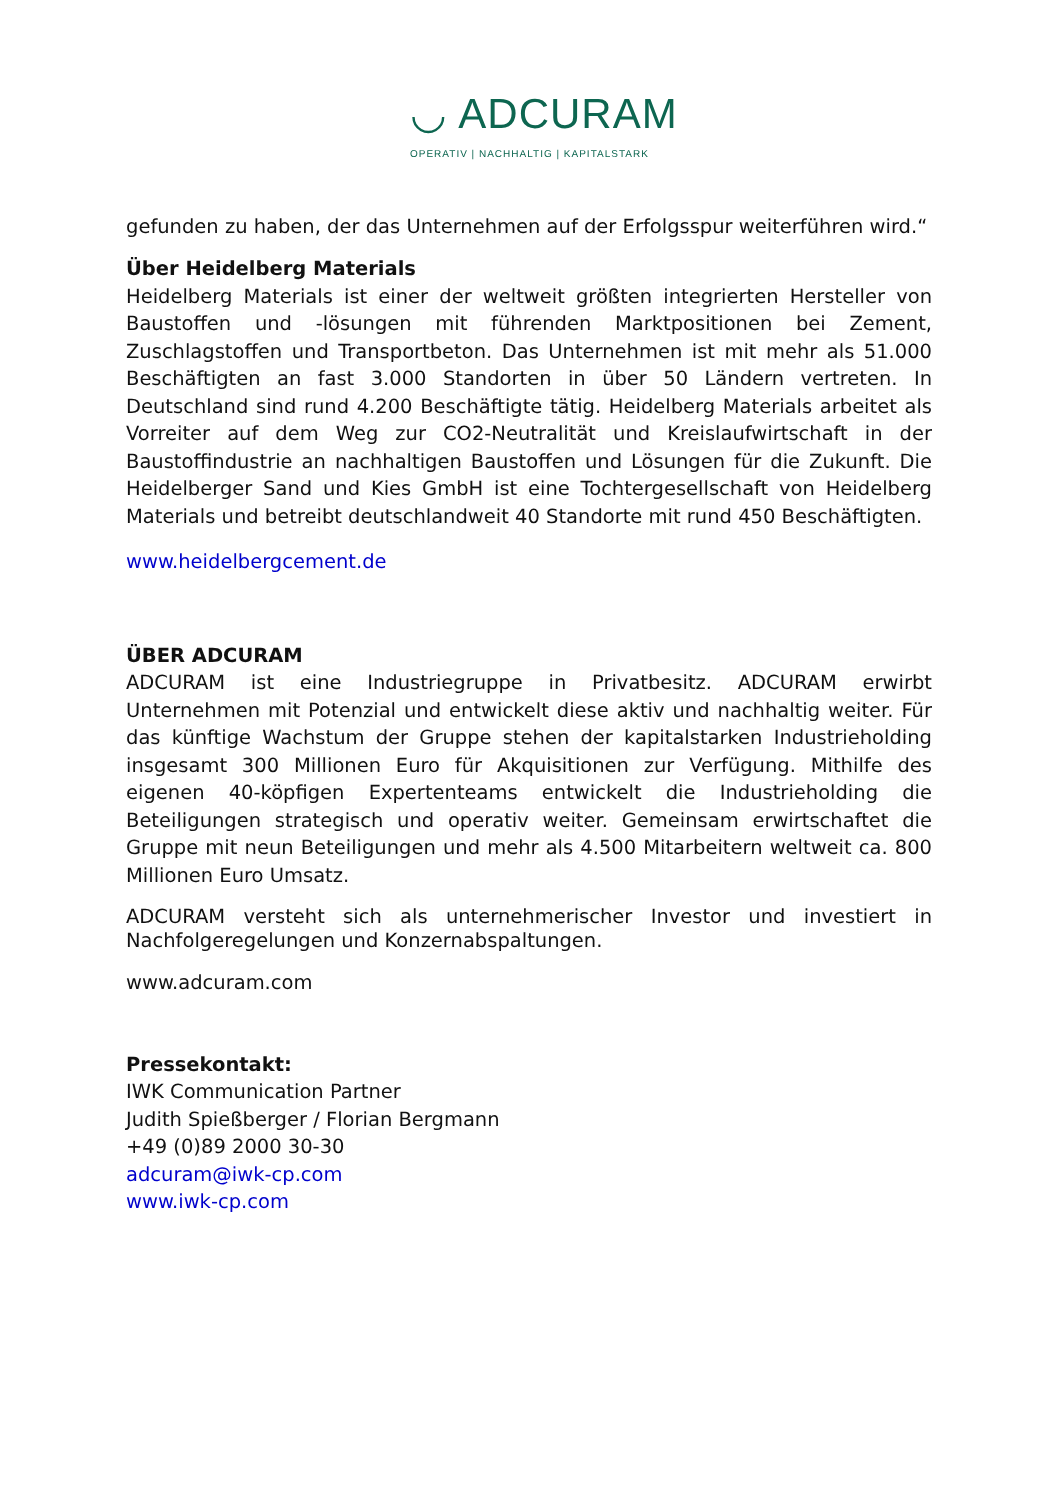◡ ADCURAM
OPERATIV | NACHHALTIG | KAPITALSTARK
gefunden zu haben, der das Unternehmen auf der Erfolgsspur weiterführen wird.“
Über Heidelberg Materials
Heidelberg Materials ist einer der weltweit größten integrierten Hersteller von Baustoffen und -lösungen mit führenden Marktpositionen bei Zement, Zuschlagstoffen und Transportbeton. Das Unternehmen ist mit mehr als 51.000 Beschäftigten an fast 3.000 Standorten in über 50 Ländern vertreten. In Deutschland sind rund 4.200 Beschäftigte tätig. Heidelberg Materials arbeitet als Vorreiter auf dem Weg zur CO2-Neutralität und Kreislaufwirtschaft in der Baustoffindustrie an nachhaltigen Baustoffen und Lösungen für die Zukunft. Die Heidelberger Sand und Kies GmbH ist eine Tochtergesellschaft von Heidelberg Materials und betreibt deutschlandweit 40 Standorte mit rund 450 Beschäftigten.
www.heidelbergcement.de
ÜBER ADCURAM
ADCURAM ist eine Industriegruppe in Privatbesitz. ADCURAM erwirbt Unternehmen mit Potenzial und entwickelt diese aktiv und nachhaltig weiter. Für das künftige Wachstum der Gruppe stehen der kapitalstarken Industrieholding insgesamt 300 Millionen Euro für Akquisitionen zur Verfügung. Mithilfe des eigenen 40-köpfigen Expertenteams entwickelt die Industrieholding die Beteiligungen strategisch und operativ weiter. Gemeinsam erwirtschaftet die Gruppe mit neun Beteiligungen und mehr als 4.500 Mitarbeitern weltweit ca. 800 Millionen Euro Umsatz.
ADCURAM versteht sich als unternehmerischer Investor und investiert in Nachfolgeregelungen und Konzernabspaltungen.
www.adcuram.com
Pressekontakt:
IWK Communication Partner
Judith Spießberger / Florian Bergmann
+49 (0)89 2000 30-30
adcuram@iwk-cp.com
www.iwk-cp.com